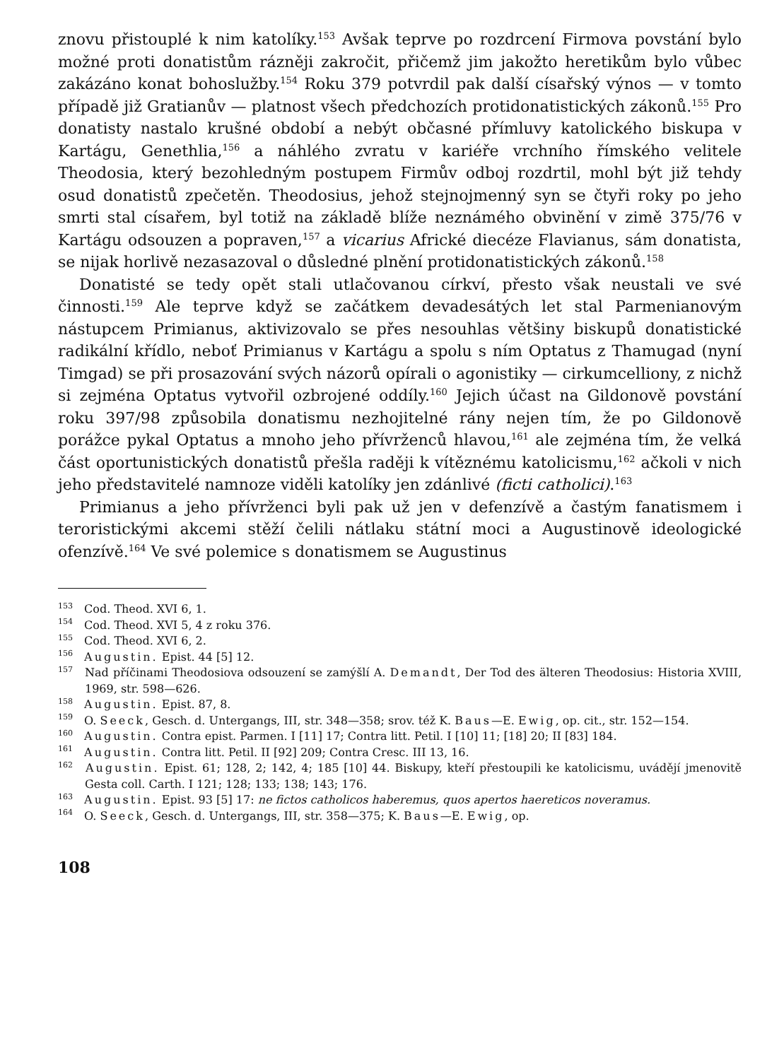znovu přistouplé k nim katolíky.<sup>153</sup> Avšak teprve po rozdrcení Firmova povstání bylo možné proti donatistům rázněji zakročit, přičemž jim jakožto heretikům bylo vůbec zakázáno konat bohoslužby.<sup>154</sup> Roku 379 potvrdil pak další císařský výnos — v tomto případě již Gratianův — platnost všech předchozích protidonatistických zákonů.<sup>155</sup> Pro donatisty nastalo krušné období a nebýt občasné přímluvy katolického biskupa v Kartágu, Genethlia,<sup>156</sup> a náhlého zvratu v kariéře vrchního římského velitele Theodosia, který bezohledným postupem Firmův odboj rozdrtil, mohl být již tehdy osud donatistů zpečetěn. Theodosius, jehož stejnojmenný syn se čtyři roky po jeho smrti stal císařem, byl totiž na základě blíže neznámého obvinění v zimě 375/76 v Kartágu odsouzen a popraven,<sup>157</sup> a vicarius Africké diecéze Flavianus, sám donatista, se nijak horlivě nezasazoval o důsledné plnění protidonatistických zákonů.<sup>158</sup>
Donatisté se tedy opět stali utlačovanou církví, přesto však neustali ve své činnosti.<sup>159</sup> Ale teprve když se začátkem devadesátých let stal Parmenianovým nástupcem Primianus, aktivizovalo se přes nesouhlas většiny biskupů donatistické radikální křídlo, neboť Primianus v Kartágu a spolu s ním Optatus z Thamugad (nyní Timgad) se při prosazování svých názorů opírali o agonistiky — cirkumcelliony, z nichž si zejména Optatus vytvořil ozbrojené oddíly.<sup>160</sup> Jejich účast na Gildonově povstání roku 397/98 způsobila donatismu nezhojitelné rány nejen tím, že po Gildonově porážce pykal Optatus a mnoho jeho přívrženců hlavou,<sup>161</sup> ale zejména tím, že velká část oportunistických donatistů přešla raději k vítěznému katolicismu,<sup>162</sup> ačkoli v nich jeho představitelé namnoze viděli katolíky jen zdánlivé (ficti catholici).<sup>163</sup>
Primianus a jeho přívrženci byli pak už jen v defenzívě a častým fanatismem i teroristickými akcemi stěží čelili nátlaku státní moci a Augustinově ideologické ofenzívě.<sup>164</sup> Ve své polemice s donatismem se Augustinus
<sup>153</sup> Cod. Theod. XVI 6, 1.
<sup>154</sup> Cod. Theod. XVI 5, 4 z roku 376.
<sup>155</sup> Cod. Theod. XVI 6, 2.
<sup>156</sup> Augustin. Epist. 44 [5] 12.
<sup>157</sup> Nad příčinami Theodosiova odsouzení se zamýšlí A. Demandt, Der Tod des älteren Theodosius: Historia XVIII, 1969, str. 598—626.
<sup>158</sup> Augustin. Epist. 87, 8.
<sup>159</sup> O. Seeck, Gesch. d. Untergangs, III, str. 348—358; srov. též K. Baus—E. Ewig, op. cit., str. 152—154.
<sup>160</sup> Augustin. Contra epist. Parmen. I [11] 17; Contra litt. Petil. I [10] 11; [18] 20; II [83] 184.
<sup>161</sup> Augustin. Contra litt. Petil. II [92] 209; Contra Cresc. III 13, 16.
<sup>162</sup> Augustin. Epist. 61; 128, 2; 142, 4; 185 [10] 44. Biskupy, kteří přestoupili ke katolicismu, uvádějí jmenovitě Gesta coll. Carth. I 121; 128; 133; 138; 143; 176.
<sup>163</sup> Augustin. Epist. 93 [5] 17: ne fictos catholicos haberemus, quos apertos haereticos noveramus.
<sup>164</sup> O. Seeck, Gesch. d. Untergangs, III, str. 358—375; K. Baus—E. Ewig, op.
108